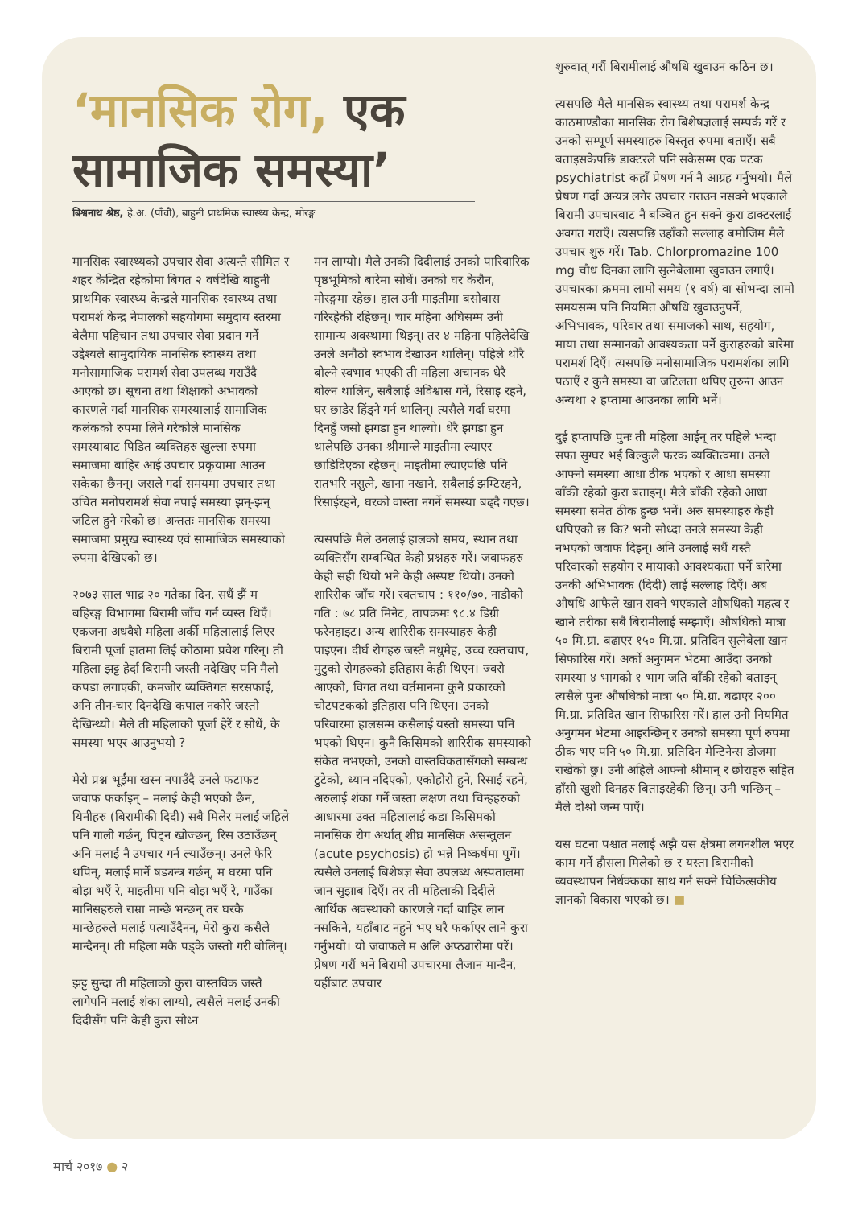‘मानसिक रोग, एक सामाजिक समस्या’
बिश्वनाथ श्रेष्ठ, हे.अ. (पाँचौ), बाहुनी प्राथमिक स्वास्थ्य केन्द्र, मोरङ्ग
मानसिक स्वास्थ्यको उपचार सेवा अत्यन्तै सीमित र शहर केन्द्रित रहेकोमा बिगत २ वर्षदेखि बाहुनी प्राथमिक स्वास्थ्य केन्द्रले मानसिक स्वास्थ्य तथा परामर्श केन्द्र नेपालको सहयोगमा समुदाय स्तरमा बेलैमा पहिचान तथा उपचार सेवा प्रदान गर्ने उद्देश्यले सामुदायिक मानसिक स्वास्थ्य तथा मनोसामाजिक परामर्श सेवा उपलब्ध गराउँदै आएको छ। सूचना तथा शिक्षाको अभावको कारणले गर्दा मानसिक समस्यालाई सामाजिक कलंकको रुपमा लिने गरेकोले मानसिक समस्याबाट पिडित ब्यक्तिहरु खुल्ला रुपमा समाजमा बाहिर आई उपचार प्रकृयामा आउन सकेका छैनन्। जसले गर्दा समयमा उपचार तथा उचित मनोपरामर्श सेवा नपाई समस्या झन्-झन् जटिल हुने गरेको छ। अन्ततः मानसिक समस्या समाजमा प्रमुख स्वास्थ्य एवं सामाजिक समस्याको रुपमा देखिएको छ।
२०७३ साल भाद्र २० गतेका दिन, सधैं झैं म बहिरङ्ग विभागमा बिरामी जाँच गर्न व्यस्त थिएँ। एकजना अधवैशे महिला अर्की महिलालाई लिएर बिरामी पूर्जा हातमा लिई कोठामा प्रवेश गरिन्। ती महिला झट्ट हेर्दा बिरामी जस्ती नदेखिए पनि मैलो कपडा लगाएकी, कमजोर ब्यक्तिगत सरसफाई, अनि तीन-चार दिनदेखि कपाल नकोरे जस्तो देखिन्थ्यो। मैले ती महिलाको पूर्जा हेरें र सोधें, के समस्या भएर आउनुभयो ?
मेरो प्रश्न भूईंमा खस्न नपाउँदै उनले फटाफट जवाफ फर्काइन् – मलाई केही भएको छैन, यिनीहरु (बिरामीकी दिदी) सबै मिलेर मलाई जहिले पनि गाली गर्छन्, पिट्न खोज्छन्, रिस उठाउँछन् अनि मलाई नै उपचार गर्न ल्याउँछन्। उनले फेरि थपिन्, मलाई मार्ने षड्यन्त्र गर्छन्, म घरमा पनि बोझ भएँ रे, माइतीमा पनि बोझ भएँ रे, गाउँका मानिसहरुले राम्रा मान्छे भन्छन् तर घरकै मान्छेहरुले मलाई पत्याउँदैनन्, मेरो कुरा कसैले मान्दैनन्। ती महिला मकै पड्के जस्तो गरी बोलिन्।
झट्ट सुन्दा ती महिलाको कुरा वास्तविक जस्तै लागेपनि मलाई शंका लाग्यो, त्यसैले मलाई उनकी दिदीसँग पनि केही कुरा सोध्न
मन लाग्यो। मैले उनकी दिदीलाई उनको पारिवारिक पृष्ठभूमिको बारेमा सोधें। उनको घर केरौन, मोरङ्गमा रहेछ। हाल उनी माइतीमा बसोबास गरिरहेकी रहिछन्। चार महिना अघिसम्म उनी सामान्य अवस्थामा थिइन्। तर ४ महिना पहिलेदेखि उनले अनौठो स्वभाव देखाउन थालिन्। पहिले थोरै बोल्ने स्वभाव भएकी ती महिला अचानक धेरै बोल्न थालिन्, सबैलाई अविश्वास गर्ने, रिसाइ रहने, घर छाडेर हिंड्ने गर्न थालिन्। त्यसैले गर्दा घरमा दिनहुँ जसो झगडा हुन थाल्यो। धेरै झगडा हुन थालेपछि उनका श्रीमान्ले माइतीमा ल्याएर छाडिदिएका रहेछन्। माइतीमा ल्याएपछि पनि रातभरि नसुत्ने, खाना नखाने, सबैलाई झम्टिरहने, रिसाईरहने, घरको वास्ता नगर्ने समस्या बढ्दै गएछ।
त्यसपछि मैले उनलाई हालको समय, स्थान तथा व्यक्तिसँग सम्बन्धित केही प्रश्नहरु गरें। जवाफहरु केही सही थियो भने केही अस्पष्ट थियो। उनको शारिरीक जाँच गरें। रक्तचाप : ११०/७०, नाडीको गति : ७८ प्रति मिनेट, तापक्रमः ९८.४ डिग्री फरेनहाइट। अन्य शारिरीक समस्याहरु केही पाइएन। दीर्घ रोगहरु जस्तै मधुमेह, उच्च रक्तचाप, मुटुको रोगहरुको इतिहास केही थिएन। ज्वरो आएको, विगत तथा वर्तमानमा कुनै प्रकारको चोटपटकको इतिहास पनि थिएन। उनको परिवारमा हालसम्म कसैलाई यस्तो समस्या पनि भएको थिएन। कुनै किसिमको शारिरीक समस्याको संकेत नभएको, उनको वास्तविकतासँगको सम्बन्ध टुटेको, ध्यान नदिएको, एकोहोरो हुने, रिसाई रहने, अरुलाई शंका गर्ने जस्ता लक्षण तथा चिन्हहरुको आधारमा उक्त महिलालाई कडा किसिमको मानसिक रोग अर्थात् शीघ्र मानसिक असन्तुलन (acute psychosis) हो भन्ने निष्कर्षमा पुगें। त्यसैले उनलाई बिशेषज्ञ सेवा उपलब्ध अस्पतालमा जान सुझाब दिएँ। तर ती महिलाकी दिदीले आर्थिक अवस्थाको कारणले गर्दा बाहिर लान नसकिने, यहाँबाट नहुने भए घरै फर्काएर लाने कुरा गर्नुभयो। यो जवाफले म अलि अप्ठ्यारोमा परें। प्रेषण गरौं भने बिरामी उपचारमा लैजान मान्दैन, यहींबाट उपचार
शुरुवात् गरौं बिरामीलाई औषधि खुवाउन कठिन छ।
त्यसपछि मैले मानसिक स्वास्थ्य तथा परामर्श केन्द्र काठमाण्डौका मानसिक रोग बिशेषज्ञलाई सम्पर्क गरें र उनको सम्पूर्ण समस्याहरु बिस्तृत रुपमा बताएँ। सबै बताइसकेपछि डाक्टरले पनि सकेसम्म एक पटक psychiatrist कहाँ प्रेषण गर्न नै आग्रह गर्नुभयो। मैले प्रेषण गर्दा अन्यत्र लगेर उपचार गराउन नसक्ने भएकाले बिरामी उपचारबाट नै बञ्चित हुन सक्ने कुरा डाक्टरलाई अवगत गराएँ। त्यसपछि उहाँको सल्लाह बमोजिम मैले उपचार शुरु गरें। Tab. Chlorpromazine 100 mg चौध दिनका लागि सुत्नेबेलामा खुवाउन लगाएँ। उपचारका क्रममा लामो समय (१ वर्ष) वा सोभन्दा लामो समयसम्म पनि नियमित औषधि खुवाउनुपर्ने, अभिभावक, परिवार तथा समाजको साथ, सहयोग, माया तथा सम्मानको आवश्यकता पर्ने कुराहरुको बारेमा परामर्श दिएँ। त्यसपछि मनोसामाजिक परामर्शका लागि पठाएँ र कुनै समस्या वा जटिलता थपिए तुरुन्त आउन अन्यथा २ हप्तामा आउनका लागि भनें।
दुई हप्तापछि पुनः ती महिला आईन् तर पहिले भन्दा सफा सुग्घर भई बिल्कुलै फरक ब्यक्तित्वमा। उनले आफ्नो समस्या आधा ठीक भएको र आधा समस्या बाँकी रहेको कुरा बताइन्। मैले बाँकी रहेको आधा समस्या समेत ठीक हुन्छ भनें। अरु समस्याहरु केही थपिएको छ कि? भनी सोध्दा उनले समस्या केही नभएको जवाफ दिइन्। अनि उनलाई सधैं यस्तै परिवारको सहयोग र मायाको आवश्यकता पर्ने बारेमा उनकी अभिभावक (दिदी) लाई सल्लाह दिएँ। अब औषधि आफैले खान सक्ने भएकाले औषधिको महत्व र खाने तरीका सबै बिरामीलाई सम्झाएँ। औषधिको मात्रा ५० मि.ग्रा. बढाएर १५० मि.ग्रा. प्रतिदिन सुत्नेबेला खान सिफारिस गरें। अर्को अनुगमन भेटमा आउँदा उनको समस्या ४ भागको १ भाग जति बाँकी रहेको बताइन् त्यसैले पुनः औषधिको मात्रा ५० मि.ग्रा. बढाएर २०० मि.ग्रा. प्रतिदित खान सिफारिस गरें। हाल उनी नियमित अनुगमन भेटमा आइरन्छिन् र उनको समस्या पूर्ण रुपमा ठीक भए पनि ५० मि.ग्रा. प्रतिदिन मेन्टिनेन्स डोजमा राखेको छु। उनी अहिले आफ्नो श्रीमान् र छोराहरु सहित हाँसी खुशी दिनहरु बिताइरहेकी छिन्। उनी भन्छिन् – मैले दोश्रो जन्म पाएँ।
यस घटना पश्चात मलाई अझै यस क्षेत्रमा लगनशील भएर काम गर्ने हौसला मिलेको छ र यस्ता बिरामीको ब्यवस्थापन निर्धक्कका साथ गर्न सक्ने चिकित्सकीय ज्ञानको विकास भएको छ। ■
मार्च २०१७ ● २